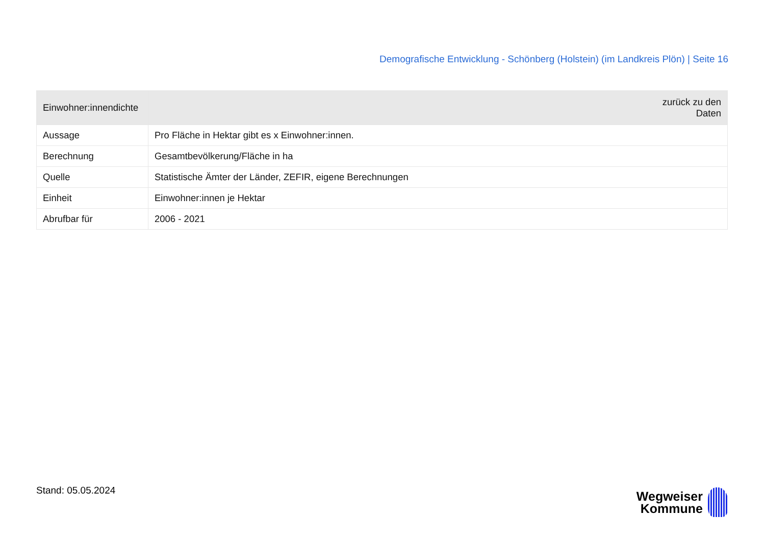Demografische Entwicklung - Schönberg (Holstein) (im Landkreis Plön) | Seite 16
| Einwohner:innendichte | zurück zu den Daten |
| --- | --- |
| Aussage | Pro Fläche in Hektar gibt es x Einwohner:innen. |
| Berechnung | Gesamtbevölkerung/Fläche in ha |
| Quelle | Statistische Ämter der Länder, ZEFIR, eigene Berechnungen |
| Einheit | Einwohner:innen je Hektar |
| Abrufbar für | 2006 - 2021 |
Stand: 05.05.2024
Wegweiser
Kommune